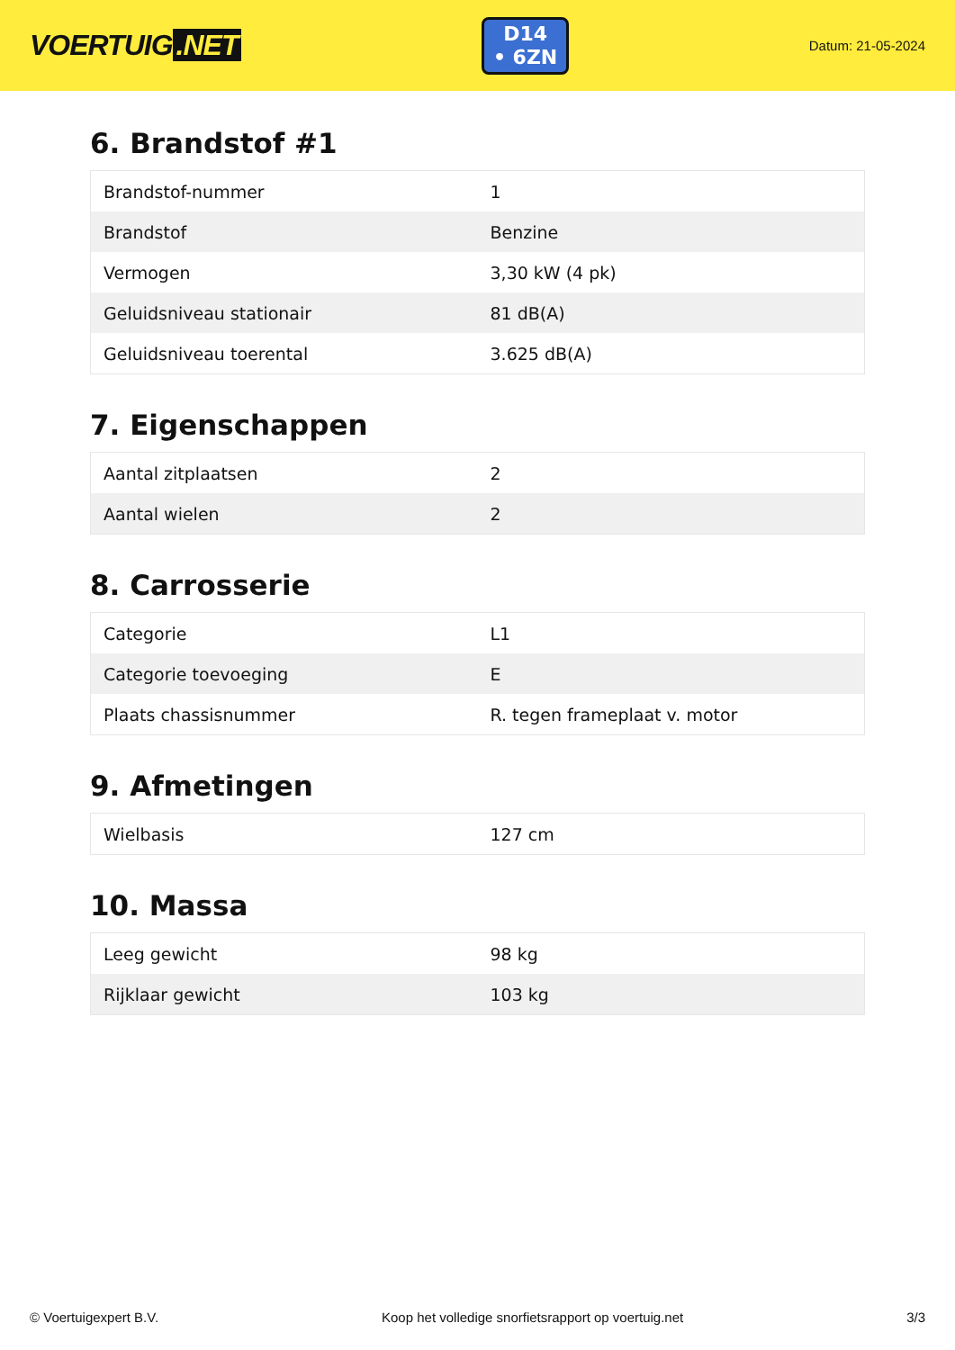VOERTUIG.NET
D14
• 6ZN
Datum: 21-05-2024
6. Brandstof #1
| Brandstof-nummer | 1 |
| Brandstof | Benzine |
| Vermogen | 3,30 kW (4 pk) |
| Geluidsniveau stationair | 81 dB(A) |
| Geluidsniveau toerental | 3.625 dB(A) |
7. Eigenschappen
| Aantal zitplaatsen | 2 |
| Aantal wielen | 2 |
8. Carrosserie
| Categorie | L1 |
| Categorie toevoeging | E |
| Plaats chassisnummer | R. tegen frameplaat v. motor |
9. Afmetingen
| Wielbasis | 127 cm |
10. Massa
| Leeg gewicht | 98 kg |
| Rijklaar gewicht | 103 kg |
© Voertuigexpert B.V. Koop het volledige snorfietsrapport op voertuig.net 3/3